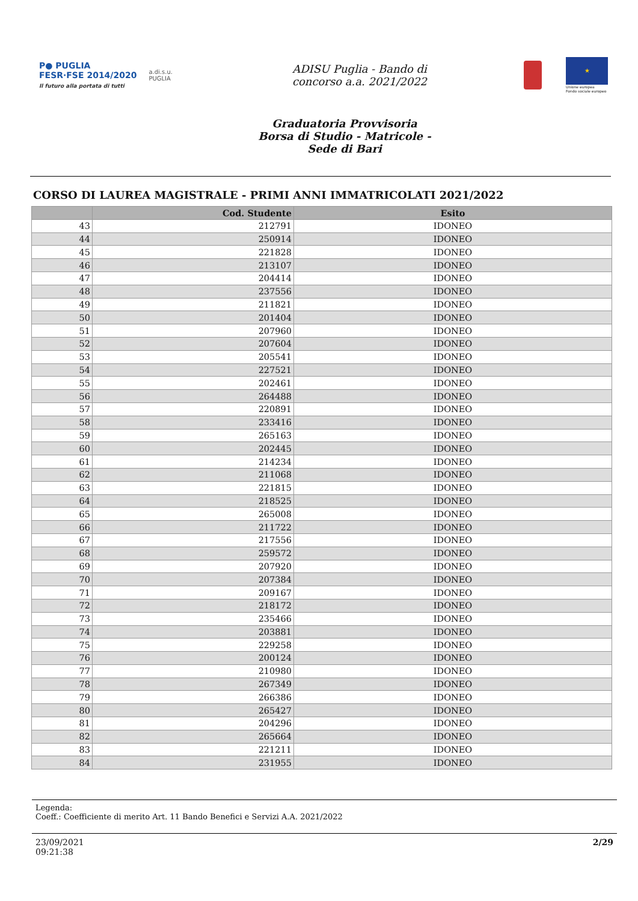P● PUGLIA
FESR·FSE 2014/2020
Il futuro alla portata di tutti
a.di.s.u.
PUGLIA
ADISU Puglia - Bando di
concorso a.a. 2021/2022
★
Unione europea
Fondo sociale europeo
Graduatoria Provvisoria
Borsa di Studio - Matricole -
Sede di Bari
CORSO DI LAUREA MAGISTRALE - PRIMI ANNI IMMATRICOLATI 2021/2022
| | Cod. Studente | Esito |
| --- | --- | --- |
| 43 | 212791 | IDONEO |
| 44 | 250914 | IDONEO |
| 45 | 221828 | IDONEO |
| 46 | 213107 | IDONEO |
| 47 | 204414 | IDONEO |
| 48 | 237556 | IDONEO |
| 49 | 211821 | IDONEO |
| 50 | 201404 | IDONEO |
| 51 | 207960 | IDONEO |
| 52 | 207604 | IDONEO |
| 53 | 205541 | IDONEO |
| 54 | 227521 | IDONEO |
| 55 | 202461 | IDONEO |
| 56 | 264488 | IDONEO |
| 57 | 220891 | IDONEO |
| 58 | 233416 | IDONEO |
| 59 | 265163 | IDONEO |
| 60 | 202445 | IDONEO |
| 61 | 214234 | IDONEO |
| 62 | 211068 | IDONEO |
| 63 | 221815 | IDONEO |
| 64 | 218525 | IDONEO |
| 65 | 265008 | IDONEO |
| 66 | 211722 | IDONEO |
| 67 | 217556 | IDONEO |
| 68 | 259572 | IDONEO |
| 69 | 207920 | IDONEO |
| 70 | 207384 | IDONEO |
| 71 | 209167 | IDONEO |
| 72 | 218172 | IDONEO |
| 73 | 235466 | IDONEO |
| 74 | 203881 | IDONEO |
| 75 | 229258 | IDONEO |
| 76 | 200124 | IDONEO |
| 77 | 210980 | IDONEO |
| 78 | 267349 | IDONEO |
| 79 | 266386 | IDONEO |
| 80 | 265427 | IDONEO |
| 81 | 204296 | IDONEO |
| 82 | 265664 | IDONEO |
| 83 | 221211 | IDONEO |
| 84 | 231955 | IDONEO |
Legenda:
Coeff.: Coefficiente di merito Art. 11 Bando Benefici e Servizi A.A. 2021/2022
23/09/2021
09:21:38
2/29